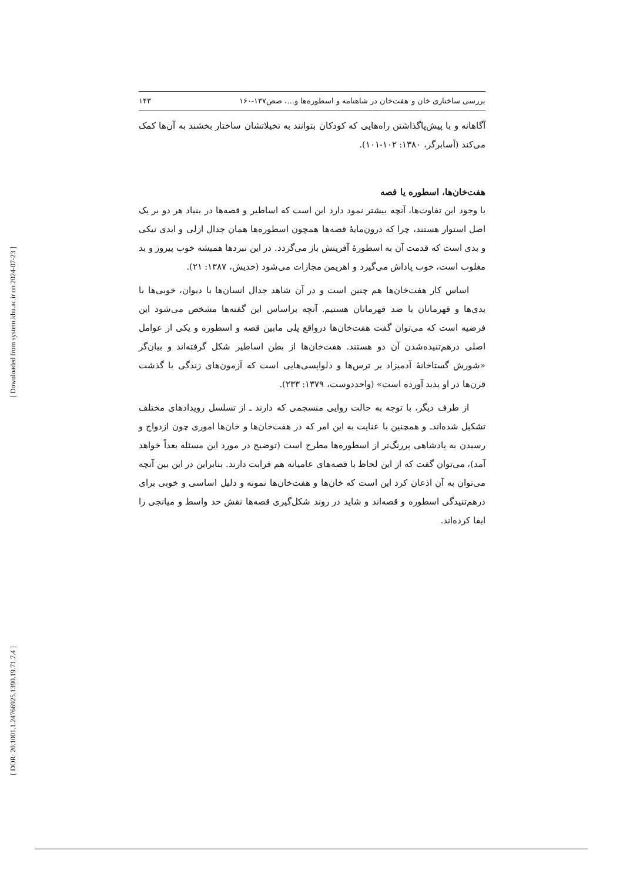[ Downloaded from system.khu.ac.ir on 2024-07-23 ]
[ DOR: 20.1001.1.24766925.1390.19.71.7.4 ]
بررسی ساختاری خان و هفت‌خان در شاهنامه و اسطوره‌ها و...، صص۱۳۷-۱۶۰ ۱۴۳
آگاهانه و با پیش‌پاگذاشتن راه‌هایی که کودکان بتوانند به تخیلاتشان ساختار بخشند به آن‌ها کمک می‌کند (آسابرگر، ۱۳۸۰: ۱۰۲-۱۰۱).
هفت‌خان‌ها، اسطوره یا قصه
با وجود این تفاوت‌ها، آنچه بیشتر نمود دارد این است که اساطیر و قصه‌ها در بنیاد هر دو بر یک اصل استوار هستند، چرا که درون‌مایهٔ قصه‌ها همچون اسطوره‌ها همان جدال ازلی و ابدی نیکی و بدی است که قدمت آن به اسطورهٔ آفرینش باز می‌گردد. در این نبردها همیشه خوب پیروز و بد مغلوب است، خوب پاداش می‌گیرد و اهریمن مجازات می‌شود (خدیش، ۱۳۸۷: ۲۱).
اساس کار هفت‌خان‌ها هم چنین است و در آن شاهد جدال انسان‌ها با دیوان، خوبی‌ها با بدی‌ها و قهرمانان با ضد قهرمانان هستیم. آنچه براساس این گفته‌ها مشخص می‌شود این فرضیه است که می‌توان گفت هفت‌خان‌ها درواقع پلی مابین قصه و اسطوره و یکی از عوامل اصلی درهم‌تنیده‌شدن آن دو هستند. هفت‌خان‌ها از بطن اساطیر شکل گرفته‌اند و بیان‌گر «شورش گستاخانهٔ آدمیزاد بر ترس‌ها و دلواپسی‌هایی است که آزمون‌های زندگی با گذشت قرن‌ها در او پدید آورده است» (واحددوست، ۱۳۷۹: ۲۳۳).
از طرف دیگر، با توجه به حالت روایی منسجمی که دارند ـ از تسلسل رویدادهای مختلف تشکیل شده‌اندـ و همچنین با عنایت به این امر که در هفت‌خان‌ها و خان‌ها اموری چون ازدواج و رسیدن به پادشاهی پررنگ‌تر از اسطوره‌ها مطرح است (توضیح در مورد این مسئله بعداً خواهد آمد)، می‌توان گفت که از این لحاظ با قصه‌های عامیانه هم قرابت دارند. بنابراین در این بین آنچه می‌توان به آن اذعان کرد این است که خان‌ها و هفت‌خان‌ها نمونه و دلیل اساسی و خوبی برای درهم‌تنیدگی اسطوره و قصه‌اند و شاید در روند شکل‌گیری قصه‌ها نقش حد واسط و میانجی را ایفا کرده‌اند.